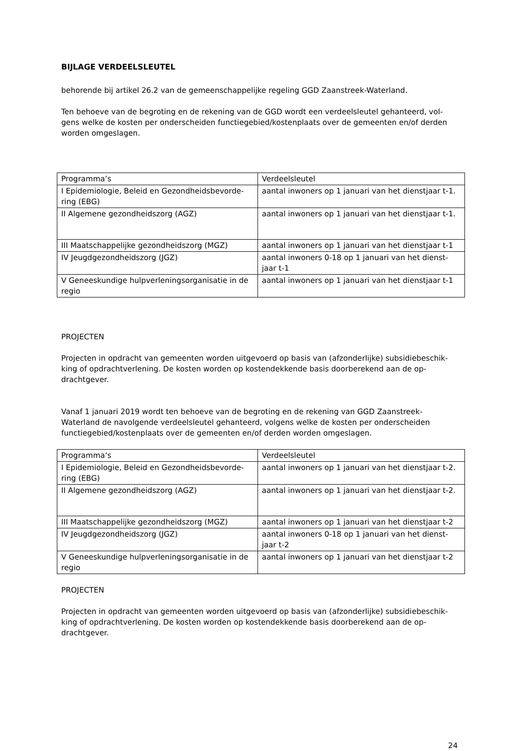BIJLAGE VERDEELSLEUTEL
behorende bij artikel 26.2 van de gemeenschappelijke regeling GGD Zaanstreek-Waterland.
Ten behoeve van de begroting en de rekening van de GGD wordt een verdeelsleutel gehanteerd, vol-gens welke de kosten per onderscheiden functiegebied/kostenplaats over de gemeenten en/of derden worden omgeslagen.
| Programma’s | Verdeelsleutel |
| I Epidemiologie, Beleid en Gezondheidsbevorde-ring (EBG) | aantal inwoners op 1 januari van het dienstjaar t-1. |
| II Algemene gezondheidszorg (AGZ) | aantal inwoners op 1 januari van het dienstjaar t-1. |
| III Maatschappelijke gezondheidszorg (MGZ) | aantal inwoners op 1 januari van het dienstjaar t-1 |
| IV Jeugdgezondheidszorg (JGZ) | aantal inwoners 0-18 op 1 januari van het dienst-jaar t-1 |
| V Geneeskundige hulpverleningsorganisatie in de regio | aantal inwoners op 1 januari van het dienstjaar t-1 |
PROJECTEN
Projecten in opdracht van gemeenten worden uitgevoerd op basis van (afzonderlijke) subsidiebeschik-king of opdrachtverlening. De kosten worden op kostendekkende basis doorberekend aan de op-drachtgever.
Vanaf 1 januari 2019 wordt ten behoeve van de begroting en de rekening van GGD Zaanstreek-Waterland de navolgende verdeelsleutel gehanteerd, volgens welke de kosten per onderscheiden functiegebied/kostenplaats over de gemeenten en/of derden worden omgeslagen.
| Programma’s | Verdeelsleutel |
| I Epidemiologie, Beleid en Gezondheidsbevorde-ring (EBG) | aantal inwoners op 1 januari van het dienstjaar t-2. |
| II Algemene gezondheidszorg (AGZ) | aantal inwoners op 1 januari van het dienstjaar t-2. |
| III Maatschappelijke gezondheidszorg (MGZ) | aantal inwoners op 1 januari van het dienstjaar t-2 |
| IV Jeugdgezondheidszorg (JGZ) | aantal inwoners 0-18 op 1 januari van het dienst-jaar t-2 |
| V Geneeskundige hulpverleningsorganisatie in de regio | aantal inwoners op 1 januari van het dienstjaar t-2 |
PROJECTEN
Projecten in opdracht van gemeenten worden uitgevoerd op basis van (afzonderlijke) subsidiebeschik-king of opdrachtverlening. De kosten worden op kostendekkende basis doorberekend aan de op-drachtgever.
24